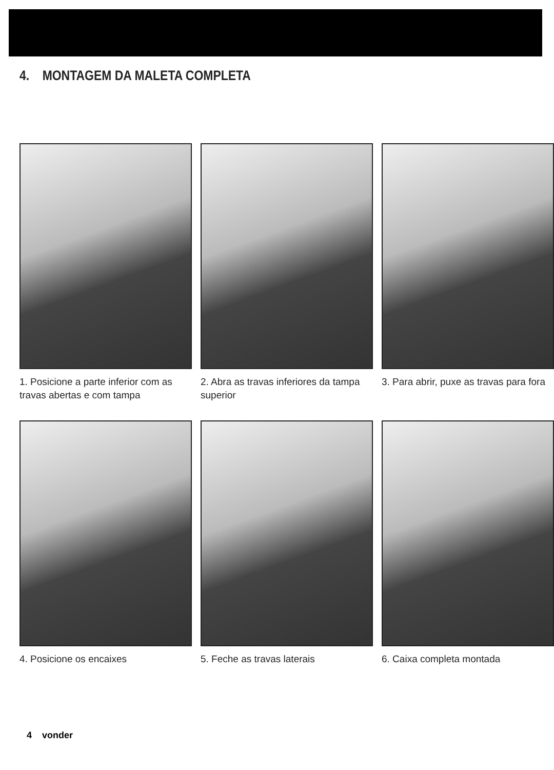4. MONTAGEM DA MALETA COMPLETA
1. Posicione a parte inferior com as travas abertas e com tampa
2. Abra as travas inferiores da tampa superior
3. Para abrir, puxe as travas para fora
4. Posicione os encaixes
5. Feche as travas laterais
6. Caixa completa montada
4 vonder